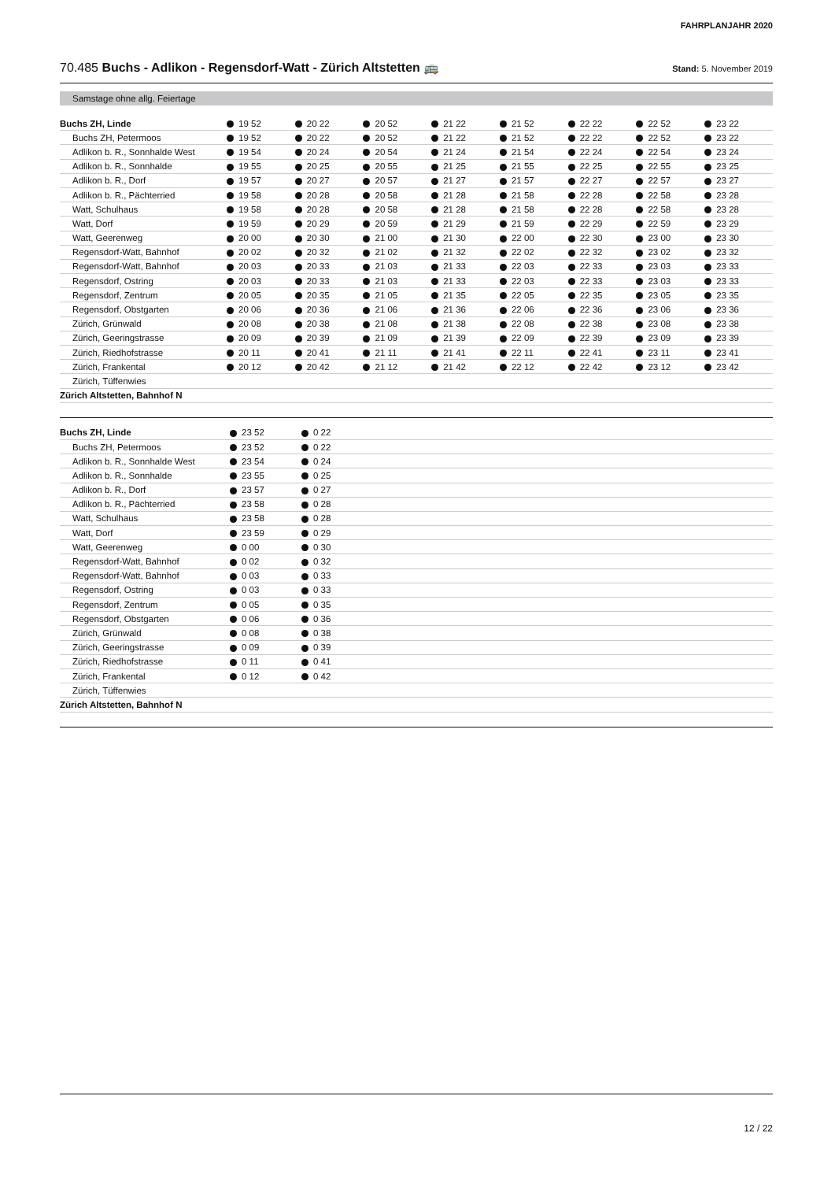FAHRPLANJAHR 2020
70.485 Buchs - Adlikon - Regensdorf-Watt - Zürich Altstetten 🚌
Stand: 5. November 2019
Samstage ohne allg. Feiertage
| Buchs ZH, Linde | 19 52 | 20 22 | 20 52 | 21 22 | 21 52 | 22 22 | 22 52 | 23 22 |
| Buchs ZH, Petermoos | 19 52 | 20 22 | 20 52 | 21 22 | 21 52 | 22 22 | 22 52 | 23 22 |
| Adlikon b. R., Sonnhalde West | 19 54 | 20 24 | 20 54 | 21 24 | 21 54 | 22 24 | 22 54 | 23 24 |
| Adlikon b. R., Sonnhalde | 19 55 | 20 25 | 20 55 | 21 25 | 21 55 | 22 25 | 22 55 | 23 25 |
| Adlikon b. R., Dorf | 19 57 | 20 27 | 20 57 | 21 27 | 21 57 | 22 27 | 22 57 | 23 27 |
| Adlikon b. R., Pächterried | 19 58 | 20 28 | 20 58 | 21 28 | 21 58 | 22 28 | 22 58 | 23 28 |
| Watt, Schulhaus | 19 58 | 20 28 | 20 58 | 21 28 | 21 58 | 22 28 | 22 58 | 23 28 |
| Watt, Dorf | 19 59 | 20 29 | 20 59 | 21 29 | 21 59 | 22 29 | 22 59 | 23 29 |
| Watt, Geerenweg | 20 00 | 20 30 | 21 00 | 21 30 | 22 00 | 22 30 | 23 00 | 23 30 |
| Regensdorf-Watt, Bahnhof | 20 02 | 20 32 | 21 02 | 21 32 | 22 02 | 22 32 | 23 02 | 23 32 |
| Regensdorf-Watt, Bahnhof | 20 03 | 20 33 | 21 03 | 21 33 | 22 03 | 22 33 | 23 03 | 23 33 |
| Regensdorf, Ostring | 20 03 | 20 33 | 21 03 | 21 33 | 22 03 | 22 33 | 23 03 | 23 33 |
| Regensdorf, Zentrum | 20 05 | 20 35 | 21 05 | 21 35 | 22 05 | 22 35 | 23 05 | 23 35 |
| Regensdorf, Obstgarten | 20 06 | 20 36 | 21 06 | 21 36 | 22 06 | 22 36 | 23 06 | 23 36 |
| Zürich, Grünwald | 20 08 | 20 38 | 21 08 | 21 38 | 22 08 | 22 38 | 23 08 | 23 38 |
| Zürich, Geeringstrasse | 20 09 | 20 39 | 21 09 | 21 39 | 22 09 | 22 39 | 23 09 | 23 39 |
| Zürich, Riedhofstrasse | 20 11 | 20 41 | 21 11 | 21 41 | 22 11 | 22 41 | 23 11 | 23 41 |
| Zürich, Frankental | 20 12 | 20 42 | 21 12 | 21 42 | 22 12 | 22 42 | 23 12 | 23 42 |
| Zürich, Tüffenwies | | | | | | | | |
| Zürich Altstetten, Bahnhof N | | | | | | | | |
| Buchs ZH, Linde | 23 52 | 0 22 | |
| Buchs ZH, Petermoos | 23 52 | 0 22 | |
| Adlikon b. R., Sonnhalde West | 23 54 | 0 24 | |
| Adlikon b. R., Sonnhalde | 23 55 | 0 25 | |
| Adlikon b. R., Dorf | 23 57 | 0 27 | |
| Adlikon b. R., Pächterried | 23 58 | 0 28 | |
| Watt, Schulhaus | 23 58 | 0 28 | |
| Watt, Dorf | 23 59 | 0 29 | |
| Watt, Geerenweg | 0 00 | 0 30 | |
| Regensdorf-Watt, Bahnhof | 0 02 | 0 32 | |
| Regensdorf-Watt, Bahnhof | 0 03 | 0 33 | |
| Regensdorf, Ostring | 0 03 | 0 33 | |
| Regensdorf, Zentrum | 0 05 | 0 35 | |
| Regensdorf, Obstgarten | 0 06 | 0 36 | |
| Zürich, Grünwald | 0 08 | 0 38 | |
| Zürich, Geeringstrasse | 0 09 | 0 39 | |
| Zürich, Riedhofstrasse | 0 11 | 0 41 | |
| Zürich, Frankental | 0 12 | 0 42 | |
| Zürich, Tüffenwies | | | |
| Zürich Altstetten, Bahnhof N | | | |
12 / 22